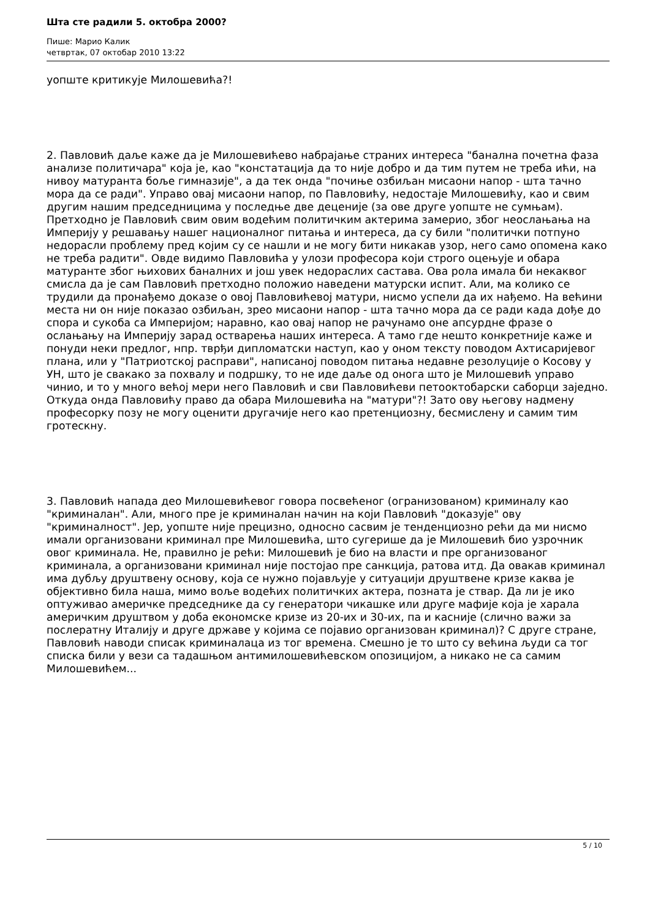Шта сте радили 5. октобра 2000?
Пише: Марио Калик
четвртак, 07 октобар 2010 13:22
уопште критикује Милошевића?!
2. Павловић даље каже да је Милошевићево набрајање страних интереса "банална почетна фаза анализе политичара" која је, као "констатација да то није добро и да тим путем не треба ићи, на нивоу матуранта боље гимназије", а да тек онда "почиње озбиљан мисаони напор - шта тачно мора да се ради". Управо овај мисаони напор, по Павловићу, недостаје Милошевићу, као и свим другим нашим председницима у последње две деценије (за ове друге уопште не сумњам). Претходно је Павловић свим овим водећим политичким актерима замерио, због неослањања на Империју у решавању нашег националног питања и интереса, да су били "политички потпуно недорасли проблему пред којим су се нашли и не могу бити никакав узор, него само опомена како не треба радити". Овде видимо Павловића у улози професора који строго оцењује и обара матуранте због њихових баналних и још увек недораслих састава. Ова рола имала би некаквог смисла да је сам Павловић претходно положио наведени матурски испит. Али, ма колико се трудили да пронађемо доказе о овој Павловићевој матури, нисмо успели да их нађемо. На већини места ни он није показао озбиљан, зрео мисаони напор - шта тачно мора да се ради када дође до спора и сукоба са Империјом; наравно, као овај напор не рачунамо оне апсурдне фразе о ослањању на Империју зарад остварења наших интереса. А тамо где нешто конкретније каже и понуди неки предлог, нпр. тврђи дипломатски наступ, као у оном тексту поводом Ахтисаријевог плана, или у "Патриотској расправи", написаној поводом питања недавне резолуције о Косову у УН, што је свакако за похвалу и подршку, то не иде даље од онога што је Милошевић управо чинио, и то у много већој мери него Павловић и сви Павловићеви петооктобарски саборци заједно. Откуда онда Павловићу право да обара Милошевића на "матури"?! Зато ову његову надмену професорку позу не могу оценити другачије него као претенциозну, бесмислену и самим тим гротескну.
3. Павловић напада део Милошевићевог говора посвећеног (огранизованом) криминалу као "криминалан". Али, много пре је криминалан начин на који Павловић "доказује" ову "криминалност". Јер, уопште није прецизно, односно сасвим је тенденциозно рећи да ми нисмо имали организовани криминал пре Милошевића, што сугерише да је Милошевић био узрочник овог криминала. Не, правилно је рећи: Милошевић је био на власти и пре организованог криминала, а организовани криминал није постојао пре санкција, ратова итд. Да овакав криминал има дубљу друштвену основу, која се нужно појављује у ситуацији друштвене кризе каква је објективно била наша, мимо воље водећих политичких актера, позната је ствар. Да ли је ико оптуживао америчке председнике да су генератори чикашке или друге мафије која је харала америчким друштвом у доба економске кризе из 20-их и 30-их, па и касније (слично важи за послератну Италију и друге државе у којима се појавио организован криминал)? С друге стране, Павловић наводи списак криминалаца из тог времена. Смешно је то што су већина људи са тог списка били у вези са тадашњом антимилошевићевском опозицијом, а никако не са самим Милошевићем...
5 / 10